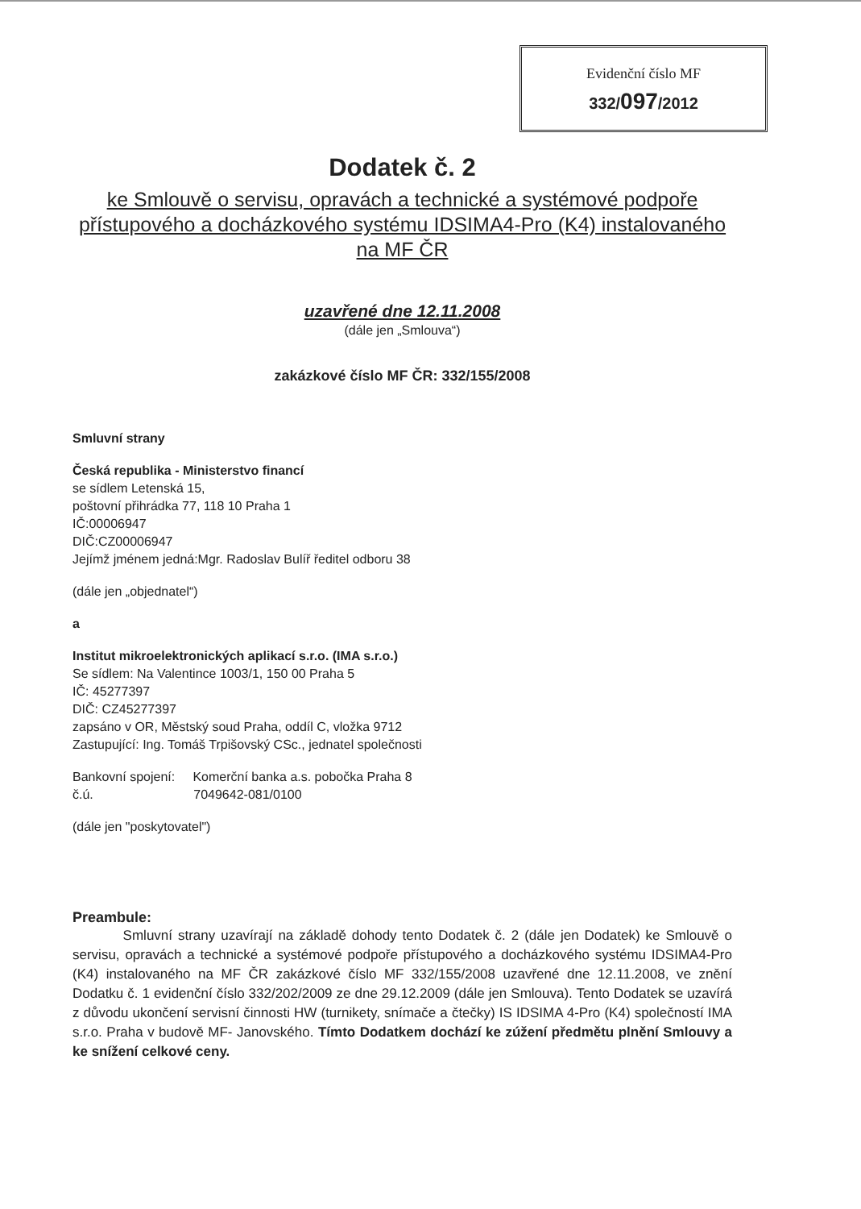Evidenční číslo MF
332/097/2012
Dodatek č. 2
ke Smlouvě o servisu, opravách a technické a systémové podpoře přístupového a docházkového systému IDSIMA4-Pro (K4) instalovaného na MF ČR
uzavřené dne 12.11.2008
(dále jen „Smlouva“)
zakázkové číslo MF ČR: 332/155/2008
Smluvní strany
Česká republika - Ministerstvo financí
se sídlem Letenská 15,
poštovní přihrádka 77, 118 10 Praha 1
IČ:00006947
DIČ:CZ00006947
Jejímž jménem jedná:Mgr. Radoslav Bulíř ředitel odboru 38
(dále jen „objednatel“)
a
Institut mikroelektronických aplikací s.r.o. (IMA s.r.o.)
Se sídlem: Na Valentince 1003/1, 150 00 Praha 5
IČ: 45277397
DIČ: CZ45277397
zapsáno v OR, Městský soud Praha, oddíl C, vložka 9712
Zastupující: Ing. Tomáš Trpišovský CSc., jednatel společnosti
Bankovní spojení: Komerční banka a.s. pobočka Praha 8
č.ú. 7049642-081/0100
(dále jen "poskytovatel")
Preambule:
Smluvní strany uzavírají na základě dohody tento Dodatek č. 2 (dále jen Dodatek) ke Smlouvě o servisu, opravách a technické a systémové podpoře přístupového a docházkového systému IDSIMA4-Pro (K4) instalovaného na MF ČR zakázkové číslo MF 332/155/2008 uzavřené dne 12.11.2008, ve znění Dodatku č. 1 evidenční číslo 332/202/2009 ze dne 29.12.2009 (dále jen Smlouva). Tento Dodatek se uzavírá z důvodu ukončení servisní činnosti HW (turnikety, snímače a čtečky) IS IDSIMA 4-Pro (K4) společností IMA s.r.o. Praha v budově MF- Janovského. Tímto Dodatkem dochází ke zúžení předmětu plnění Smlouvy a ke snížení celkové ceny.